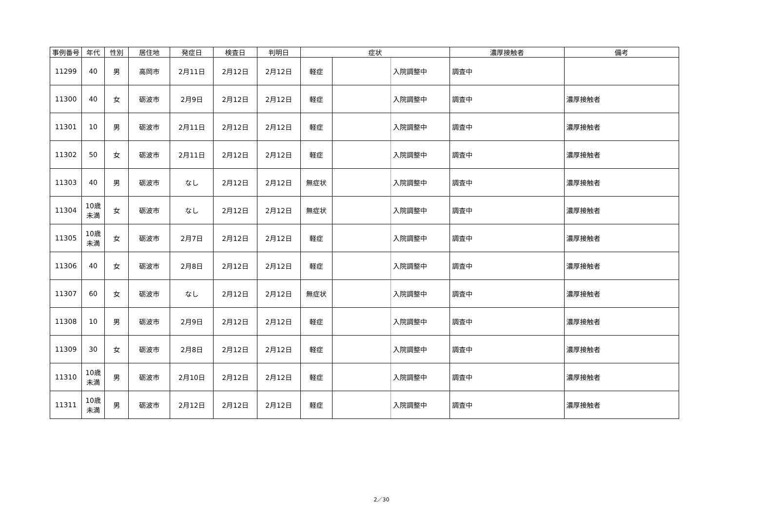| 事例番号 | 年代 | 性別 | 居住地 | 発症日 | 検査日 | 判明日 | 症状 | | | 濃厚接触者 | 備考 |
| --- | --- | --- | --- | --- | --- | --- | --- | --- | --- | --- | --- |
| 11299 | 40 | 男 | 高岡市 | 2月11日 | 2月12日 | 2月12日 | 軽症 | | 入院調整中 | 調査中 | |
| 11300 | 40 | 女 | 砺波市 | 2月9日 | 2月12日 | 2月12日 | 軽症 | | 入院調整中 | 調査中 | 濃厚接触者 |
| 11301 | 10 | 男 | 砺波市 | 2月11日 | 2月12日 | 2月12日 | 軽症 | | 入院調整中 | 調査中 | 濃厚接触者 |
| 11302 | 50 | 女 | 砺波市 | 2月11日 | 2月12日 | 2月12日 | 軽症 | | 入院調整中 | 調査中 | 濃厚接触者 |
| 11303 | 40 | 男 | 砺波市 | なし | 2月12日 | 2月12日 | 無症状 | | 入院調整中 | 調査中 | 濃厚接触者 |
| 11304 | 10歳 未満 | 女 | 砺波市 | なし | 2月12日 | 2月12日 | 無症状 | | 入院調整中 | 調査中 | 濃厚接触者 |
| 11305 | 10歳 未満 | 女 | 砺波市 | 2月7日 | 2月12日 | 2月12日 | 軽症 | | 入院調整中 | 調査中 | 濃厚接触者 |
| 11306 | 40 | 女 | 砺波市 | 2月8日 | 2月12日 | 2月12日 | 軽症 | | 入院調整中 | 調査中 | 濃厚接触者 |
| 11307 | 60 | 女 | 砺波市 | なし | 2月12日 | 2月12日 | 無症状 | | 入院調整中 | 調査中 | 濃厚接触者 |
| 11308 | 10 | 男 | 砺波市 | 2月9日 | 2月12日 | 2月12日 | 軽症 | | 入院調整中 | 調査中 | 濃厚接触者 |
| 11309 | 30 | 女 | 砺波市 | 2月8日 | 2月12日 | 2月12日 | 軽症 | | 入院調整中 | 調査中 | 濃厚接触者 |
| 11310 | 10歳 未満 | 男 | 砺波市 | 2月10日 | 2月12日 | 2月12日 | 軽症 | | 入院調整中 | 調査中 | 濃厚接触者 |
| 11311 | 10歳 未満 | 男 | 砺波市 | 2月12日 | 2月12日 | 2月12日 | 軽症 | | 入院調整中 | 調査中 | 濃厚接触者 |
2／30